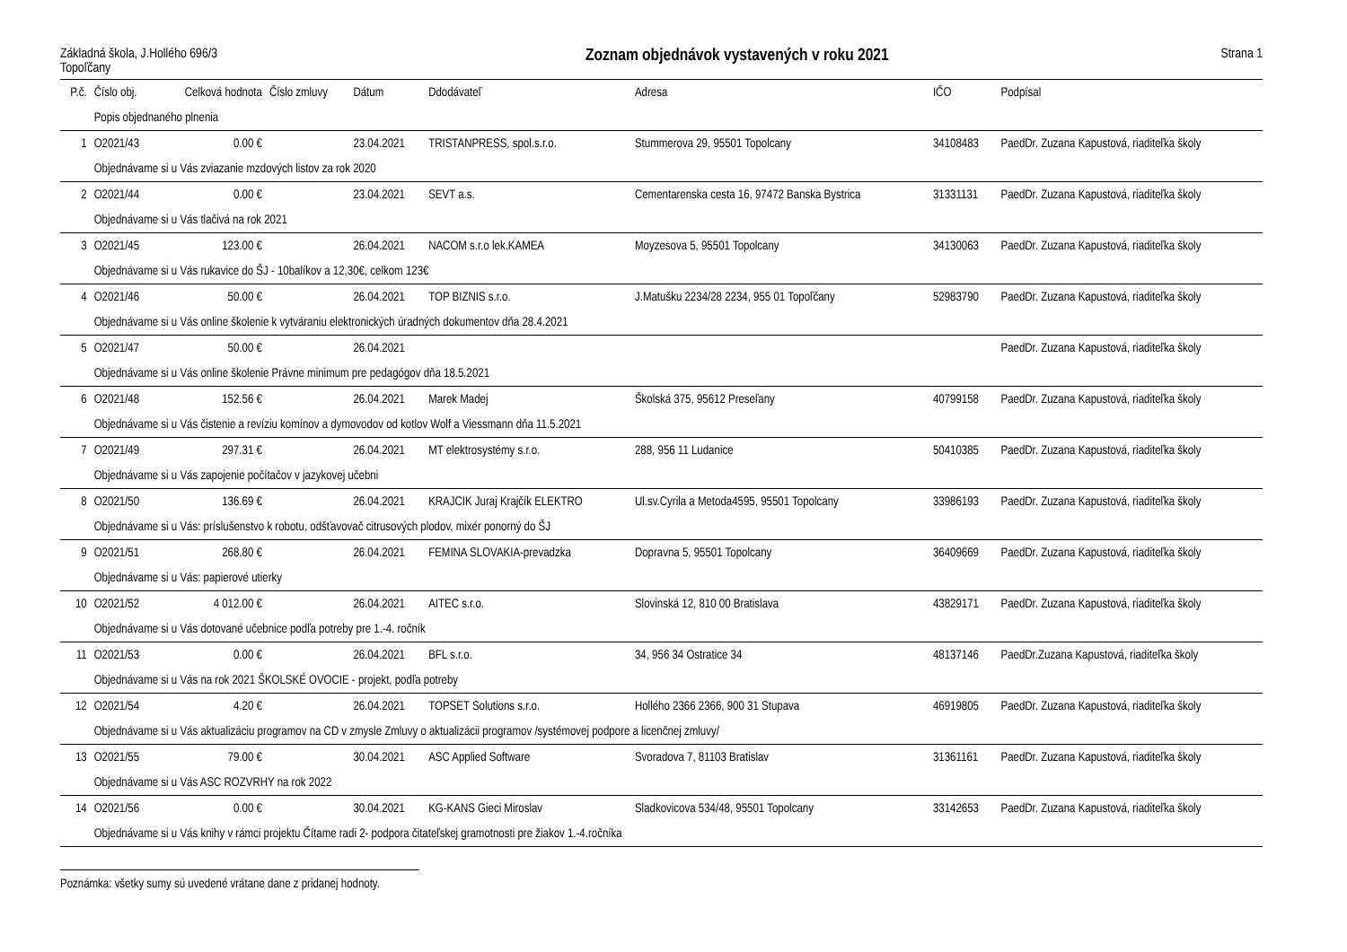Základná škola, J.Hollého 696/3
Topoľčany
Zoznam objednávok vystavených v roku 2021
Strana 1
| P.č. | Číslo obj. | Celková hodnota | Číslo zmluvy | Dátum | Ddodávateľ | Adresa | IČO | Podpísal |
| --- | --- | --- | --- | --- | --- | --- | --- | --- |
| | Popis objednaného plnenia | | | | | | | |
| 1 | O2021/43 | 0.00 € | | 23.04.2021 | TRISTANPRESS, spol.s.r.o. | Stummerova 29, 95501 Topolcany | 34108483 | PaedDr. Zuzana Kapustová, riaditeľka školy |
| | Objednávame si u Vás zviazanie mzdových listov za rok 2020 | | | | | | | |
| 2 | O2021/44 | 0.00 € | | 23.04.2021 | SEVT a.s. | Cementarenska cesta 16, 97472 Banska Bystrica | 31331131 | PaedDr. Zuzana Kapustová, riaditeľka školy |
| | Objednávame si u Vás tlačivá na rok 2021 | | | | | | | |
| 3 | O2021/45 | 123.00 € | | 26.04.2021 | NACOM s.r.o lek.KAMEA | Moyzesova 5, 95501 Topolcany | 34130063 | PaedDr. Zuzana Kapustová, riaditeľka školy |
| | Objednávame si u Vás rukavice do ŠJ - 10balíkov a 12,30€, celkom 123€ | | | | | | | |
| 4 | O2021/46 | 50.00 € | | 26.04.2021 | TOP BIZNIS s.r.o. | J.Matušku 2234/28 2234, 955 01 Topoľčany | 52983790 | PaedDr. Zuzana Kapustová, riaditeľka školy |
| | Objednávame si u Vás online školenie k vytváraniu elektronických úradných dokumentov dňa 28.4.2021 | | | | | | | |
| 5 | O2021/47 | 50.00 € | | 26.04.2021 | | | | PaedDr. Zuzana Kapustová, riaditeľka školy |
| | Objednávame si u Vás online školenie Právne minimum pre pedagógov dňa 18.5.2021 | | | | | | | |
| 6 | O2021/48 | 152.56 € | | 26.04.2021 | Marek Madej | Školská 375, 95612 Preseľany | 40799158 | PaedDr. Zuzana Kapustová, riaditeľka školy |
| | Objednávame si u Vás čistenie a revíziu komínov a dymovodov od kotlov Wolf a Viessmann dňa 11.5.2021 | | | | | | | |
| 7 | O2021/49 | 297.31 € | | 26.04.2021 | MT elektrosystémy s.r.o. | 288, 956 11 Ludanice | 50410385 | PaedDr. Zuzana Kapustová, riaditeľka školy |
| | Objednávame si u Vás zapojenie počítačov v jazykovej učebni | | | | | | | |
| 8 | O2021/50 | 136.69 € | | 26.04.2021 | KRAJCIK Juraj Krajčík ELEKTRO | Ul.sv.Cyrila a Metoda4595, 95501 Topolcany | 33986193 | PaedDr. Zuzana Kapustová, riaditeľka školy |
| | Objednávame si u Vás: príslušenstvo k robotu, odšťavovač citrusových plodov, mixér ponorný do ŠJ | | | | | | | |
| 9 | O2021/51 | 268.80 € | | 26.04.2021 | FEMINA SLOVAKIA-prevadzka | Dopravna 5, 95501 Topolcany | 36409669 | PaedDr. Zuzana Kapustová, riaditeľka školy |
| | Objednávame si u Vás: papierové utierky | | | | | | | |
| 10 | O2021/52 | 4 012.00 € | | 26.04.2021 | AITEC s.r.o. | Slovinská 12, 810 00 Bratislava | 43829171 | PaedDr. Zuzana Kapustová, riaditeľka školy |
| | Objednávame si u Vás dotované učebnice podľa potreby pre 1.-4. ročník | | | | | | | |
| 11 | O2021/53 | 0.00 € | | 26.04.2021 | BFL s.r.o. | 34, 956 34 Ostratice 34 | 48137146 | PaedDr.Zuzana Kapustová, riaditeľka školy |
| | Objednávame si u Vás na rok 2021 ŠKOLSKÉ OVOCIE - projekt, podľa potreby | | | | | | | |
| 12 | O2021/54 | 4.20 € | | 26.04.2021 | TOPSET Solutions s.r.o. | Hollého 2366 2366, 900 31 Stupava | 46919805 | PaedDr. Zuzana Kapustová, riaditeľka školy |
| | Objednávame si u Vás aktualizáciu programov na CD v zmysle Zmluvy o aktualizácii programov /systémovej podpore a licenčnej zmluvy/ | | | | | | | |
| 13 | O2021/55 | 79.00 € | | 30.04.2021 | ASC Applied Software | Svoradova 7, 81103 Bratislav | 31361161 | PaedDr. Zuzana Kapustová, riaditeľka školy |
| | Objednávame si u Vás ASC ROZVRHY na rok 2022 | | | | | | | |
| 14 | O2021/56 | 0.00 € | | 30.04.2021 | KG-KANS Gieci Miroslav | Sladkovicova 534/48, 95501 Topolcany | 33142653 | PaedDr. Zuzana Kapustová, riaditeľka školy |
| | Objednávame si u Vás knihy v rámci projektu Čítame radi 2- podpora čitateľskej gramotnosti pre žiakov 1.-4.ročníka | | | | | | | |
Poznámka: všetky sumy sú uvedené vrátane dane z pridanej hodnoty.